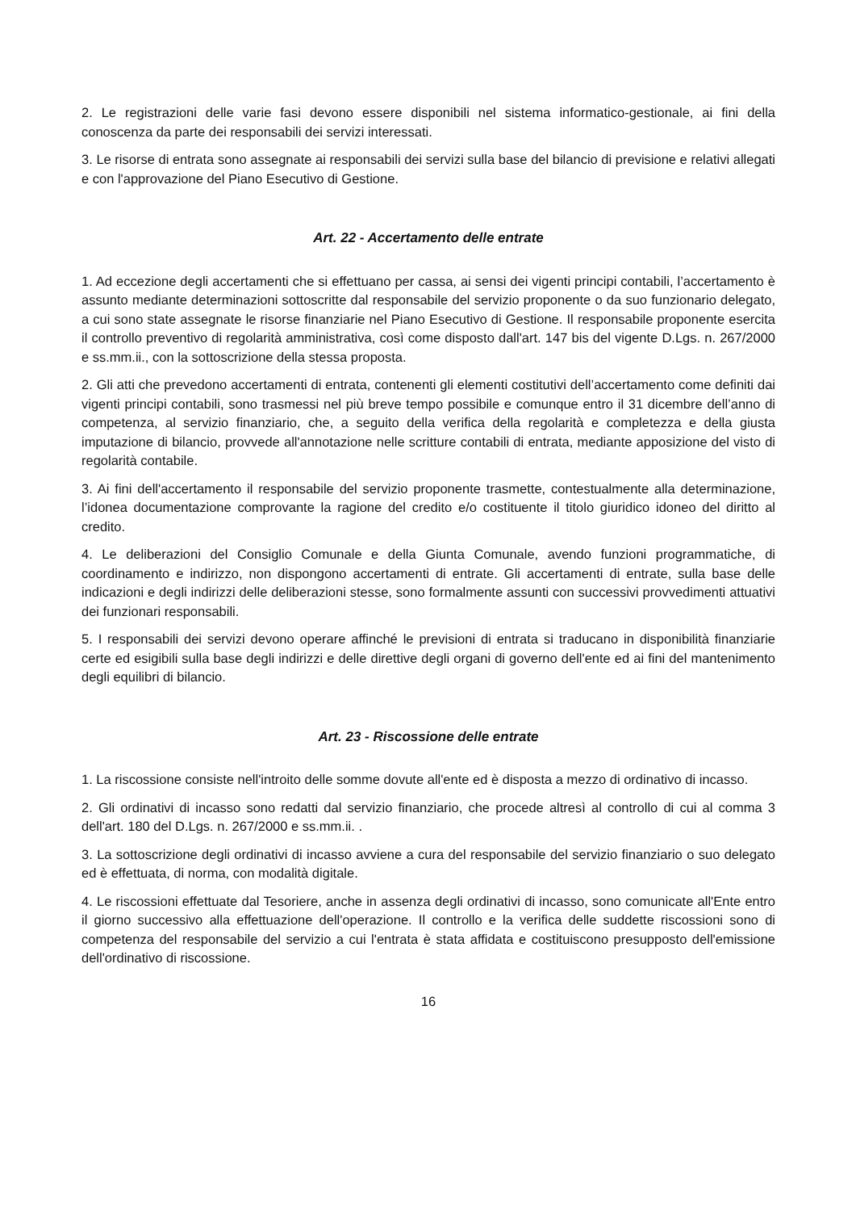2. Le registrazioni delle varie fasi devono essere disponibili nel sistema informatico-gestionale, ai fini della conoscenza da parte dei responsabili dei servizi interessati.
3. Le risorse di entrata sono assegnate ai responsabili dei servizi sulla base del bilancio di previsione e relativi allegati e con l'approvazione del Piano Esecutivo di Gestione.
Art. 22 - Accertamento delle entrate
1. Ad eccezione degli accertamenti che si effettuano per cassa, ai sensi dei vigenti principi contabili, l’accertamento è assunto mediante determinazioni sottoscritte dal responsabile del servizio proponente o da suo funzionario delegato, a cui sono state assegnate le risorse finanziarie nel Piano Esecutivo di Gestione. Il responsabile proponente esercita il controllo preventivo di regolarità amministrativa, così come disposto dall'art. 147 bis del vigente D.Lgs. n. 267/2000 e ss.mm.ii., con la sottoscrizione della stessa proposta.
2. Gli atti che prevedono accertamenti di entrata, contenenti gli elementi costitutivi dell’accertamento come definiti dai vigenti principi contabili, sono trasmessi nel più breve tempo possibile e comunque entro il 31 dicembre dell’anno di competenza, al servizio finanziario, che, a seguito della verifica della regolarità e completezza e della giusta imputazione di bilancio, provvede all'annotazione nelle scritture contabili di entrata, mediante apposizione del visto di regolarità contabile.
3. Ai fini dell'accertamento il responsabile del servizio proponente trasmette, contestualmente alla determinazione, l’idonea documentazione comprovante la ragione del credito e/o costituente il titolo giuridico idoneo del diritto al credito.
4. Le deliberazioni del Consiglio Comunale e della Giunta Comunale, avendo funzioni programmatiche, di coordinamento e indirizzo, non dispongono accertamenti di entrate. Gli accertamenti di entrate, sulla base delle indicazioni e degli indirizzi delle deliberazioni stesse, sono formalmente assunti con successivi provvedimenti attuativi dei funzionari responsabili.
5. I responsabili dei servizi devono operare affinché le previsioni di entrata si traducano in disponibilità finanziarie certe ed esigibili sulla base degli indirizzi e delle direttive degli organi di governo dell'ente ed ai fini del mantenimento degli equilibri di bilancio.
Art. 23 - Riscossione delle entrate
1. La riscossione consiste nell'introito delle somme dovute all'ente ed è disposta a mezzo di ordinativo di incasso.
2. Gli ordinativi di incasso sono redatti dal servizio finanziario, che procede altresì al controllo di cui al comma 3 dell'art. 180 del D.Lgs. n. 267/2000 e ss.mm.ii. .
3. La sottoscrizione degli ordinativi di incasso avviene a cura del responsabile del servizio finanziario o suo delegato ed è effettuata, di norma, con modalità digitale.
4. Le riscossioni effettuate dal Tesoriere, anche in assenza degli ordinativi di incasso, sono comunicate all'Ente entro il giorno successivo alla effettuazione dell'operazione. Il controllo e la verifica delle suddette riscossioni sono di competenza del responsabile del servizio a cui l'entrata è stata affidata e costituiscono presupposto dell'emissione dell'ordinativo di riscossione.
16